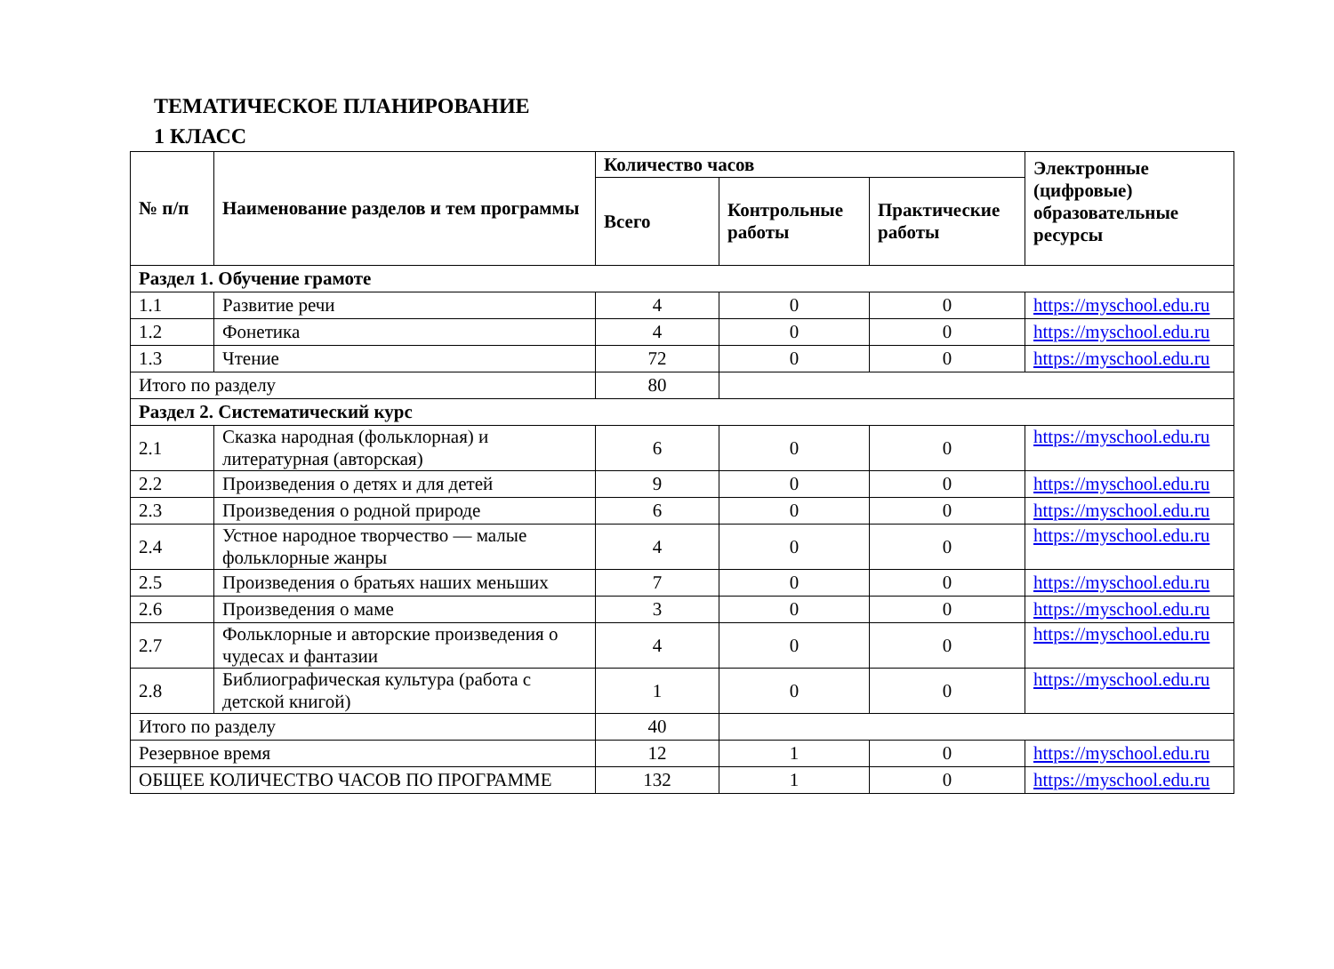ТЕМАТИЧЕСКОЕ ПЛАНИРОВАНИЕ
1 КЛАСС
| № п/п | Наименование разделов и тем программы | Количество часов | | | Электронные (цифровые) образовательные ресурсы |
| --- | --- | --- | --- | --- | --- |
| | | Всего | Контрольные работы | Практические работы | |
| Раздел 1. Обучение грамоте | | | | | |
| 1.1 | Развитие речи | 4 | 0 | 0 | https://myschool.edu.ru |
| 1.2 | Фонетика | 4 | 0 | 0 | https://myschool.edu.ru |
| 1.3 | Чтение | 72 | 0 | 0 | https://myschool.edu.ru |
| Итого по разделу | | 80 | | | |
| Раздел 2. Систематический курс | | | | | |
| 2.1 | Сказка народная (фольклорная) и литературная (авторская) | 6 | 0 | 0 | https://myschool.edu.ru |
| 2.2 | Произведения о детях и для детей | 9 | 0 | 0 | https://myschool.edu.ru |
| 2.3 | Произведения о родной природе | 6 | 0 | 0 | https://myschool.edu.ru |
| 2.4 | Устное народное творчество — малые фольклорные жанры | 4 | 0 | 0 | https://myschool.edu.ru |
| 2.5 | Произведения о братьях наших меньших | 7 | 0 | 0 | https://myschool.edu.ru |
| 2.6 | Произведения о маме | 3 | 0 | 0 | https://myschool.edu.ru |
| 2.7 | Фольклорные и авторские произведения о чудесах и фантазии | 4 | 0 | 0 | https://myschool.edu.ru |
| 2.8 | Библиографическая культура (работа с детской книгой) | 1 | 0 | 0 | https://myschool.edu.ru |
| Итого по разделу | | 40 | | | |
| Резервное время | | 12 | 1 | 0 | https://myschool.edu.ru |
| ОБЩЕЕ КОЛИЧЕСТВО ЧАСОВ ПО ПРОГРАММЕ | | 132 | 1 | 0 | https://myschool.edu.ru |